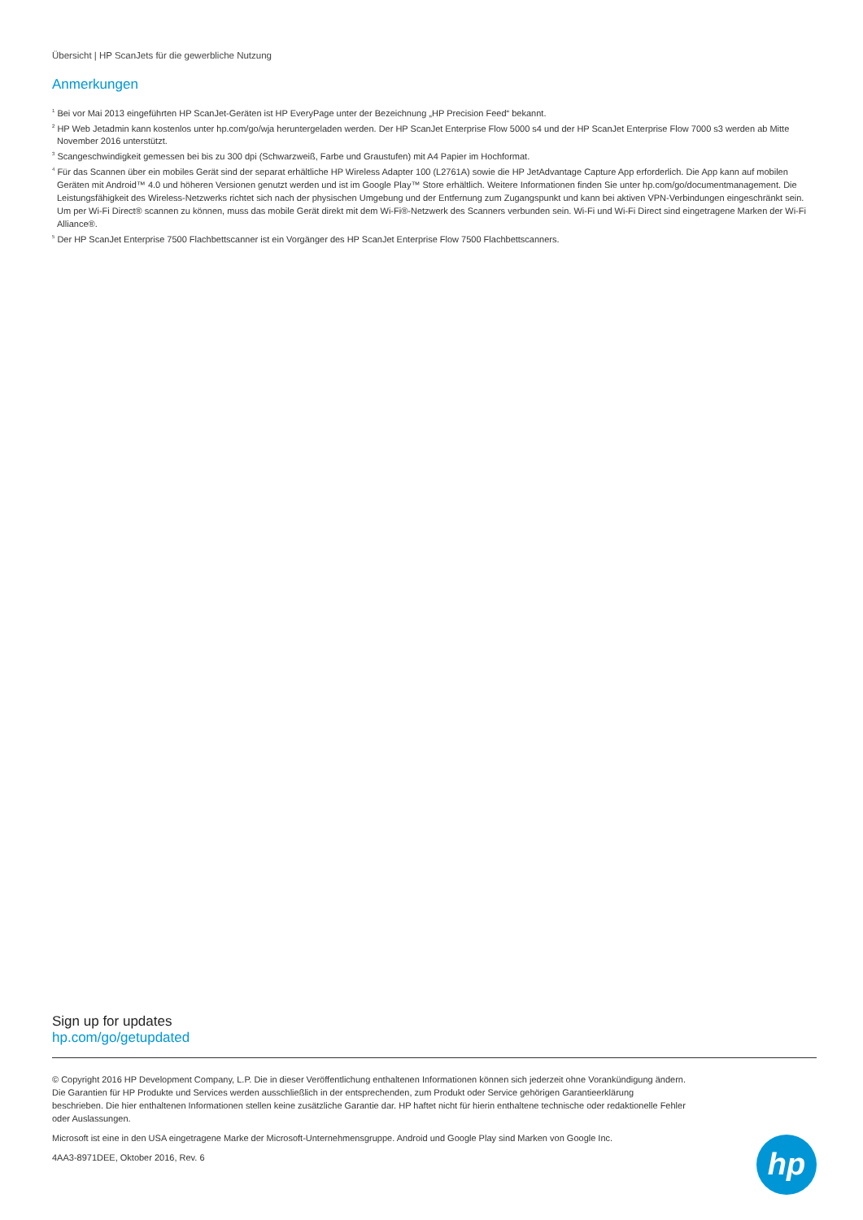Übersicht | HP ScanJets für die gewerbliche Nutzung
Anmerkungen
<sup>1</sup> Bei vor Mai 2013 eingeführten HP ScanJet-Geräten ist HP EveryPage unter der Bezeichnung „HP Precision Feed“ bekannt.
<sup>2</sup> HP Web Jetadmin kann kostenlos unter hp.com/go/wja heruntergeladen werden. Der HP ScanJet Enterprise Flow 5000 s4 und der HP ScanJet Enterprise Flow 7000 s3 werden ab Mitte November 2016 unterstützt.
<sup>3</sup> Scangeschwindigkeit gemessen bei bis zu 300 dpi (Schwarzweiß, Farbe und Graustufen) mit A4 Papier im Hochformat.
<sup>4</sup> Für das Scannen über ein mobiles Gerät sind der separat erhältliche HP Wireless Adapter 100 (L2761A) sowie die HP JetAdvantage Capture App erforderlich. Die App kann auf mobilen Geräten mit Android™ 4.0 und höheren Versionen genutzt werden und ist im Google Play™ Store erhältlich. Weitere Informationen finden Sie unter hp.com/go/documentmanagement. Die Leistungsfähigkeit des Wireless-Netzwerks richtet sich nach der physischen Umgebung und der Entfernung zum Zugangspunkt und kann bei aktiven VPN-Verbindungen eingeschränkt sein. Um per Wi-Fi Direct® scannen zu können, muss das mobile Gerät direkt mit dem Wi-Fi®-Netzwerk des Scanners verbunden sein. Wi-Fi und Wi-Fi Direct sind eingetragene Marken der Wi-Fi Alliance®.
<sup>5</sup> Der HP ScanJet Enterprise 7500 Flachbettscanner ist ein Vorgänger des HP ScanJet Enterprise Flow 7500 Flachbettscanners.
Sign up for updates
hp.com/go/getupdated
© Copyright 2016 HP Development Company, L.P. Die in dieser Veröffentlichung enthaltenen Informationen können sich jederzeit ohne Vorankündigung ändern. Die Garantien für HP Produkte und Services werden ausschließlich in der entsprechenden, zum Produkt oder Service gehörigen Garantieerklärung beschrieben. Die hier enthaltenen Informationen stellen keine zusätzliche Garantie dar. HP haftet nicht für hierin enthaltene technische oder redaktionelle Fehler oder Auslassungen.
Microsoft ist eine in den USA eingetragene Marke der Microsoft-Unternehmensgruppe. Android und Google Play sind Marken von Google Inc.
4AA3-8971DEE, Oktober 2016, Rev. 6
hp